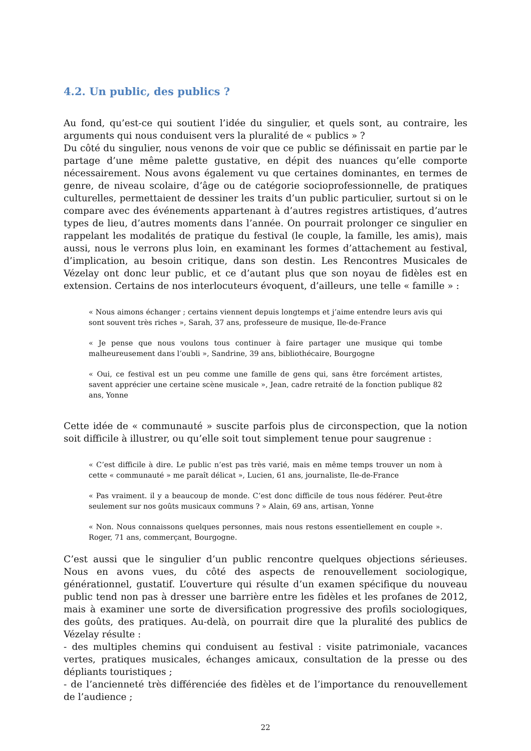4.2. Un public, des publics ?
Au fond, qu’est-ce qui soutient l’idée du singulier, et quels sont, au contraire, les arguments qui nous conduisent vers la pluralité de « publics » ?
Du côté du singulier, nous venons de voir que ce public se définissait en partie par le partage d’une même palette gustative, en dépit des nuances qu’elle comporte nécessairement. Nous avons également vu que certaines dominantes, en termes de genre, de niveau scolaire, d’âge ou de catégorie socioprofessionnelle, de pratiques culturelles, permettaient de dessiner les traits d’un public particulier, surtout si on le compare avec des événements appartenant à d’autres registres artistiques, d’autres types de lieu, d’autres moments dans l’année. On pourrait prolonger ce singulier en rappelant les modalités de pratique du festival (le couple, la famille, les amis), mais aussi, nous le verrons plus loin, en examinant les formes d’attachement au festival, d’implication, au besoin critique, dans son destin. Les Rencontres Musicales de Vézelay ont donc leur public, et ce d’autant plus que son noyau de fidèles est en extension. Certains de nos interlocuteurs évoquent, d’ailleurs, une telle « famille » :
« Nous aimons échanger ; certains viennent depuis longtemps et j’aime entendre leurs avis qui sont souvent très riches », Sarah, 37 ans, professeure de musique, Ile-de-France
« Je pense que nous voulons tous continuer à faire partager une musique qui tombe malheureusement dans l’oubli », Sandrine, 39 ans, bibliothécaire, Bourgogne
« Oui, ce festival est un peu comme une famille de gens qui, sans être forcément artistes, savent apprécier une certaine scène musicale », Jean, cadre retraité de la fonction publique 82 ans, Yonne
Cette idée de « communauté » suscite parfois plus de circonspection, que la notion soit difficile à illustrer, ou qu’elle soit tout simplement tenue pour saugrenue :
« C’est difficile à dire. Le public n’est pas très varié, mais en même temps trouver un nom à cette « communauté » me paraît délicat », Lucien, 61 ans, journaliste, Ile-de-France
« Pas vraiment. il y a beaucoup de monde. C’est donc difficile de tous nous fédérer. Peut-être seulement sur nos goûts musicaux communs ? » Alain, 69 ans, artisan, Yonne
« Non. Nous connaissons quelques personnes, mais nous restons essentiellement en couple ». Roger, 71 ans, commerçant, Bourgogne.
C’est aussi que le singulier d’un public rencontre quelques objections sérieuses. Nous en avons vues, du côté des aspects de renouvellement sociologique, générationnel, gustatif. L’ouverture qui résulte d’un examen spécifique du nouveau public tend non pas à dresser une barrière entre les fidèles et les profanes de 2012, mais à examiner une sorte de diversification progressive des profils sociologiques, des goûts, des pratiques. Au-delà, on pourrait dire que la pluralité des publics de Vézelay résulte :
- des multiples chemins qui conduisent au festival : visite patrimoniale, vacances vertes, pratiques musicales, échanges amicaux, consultation de la presse ou des dépliants touristiques ;
- de l’ancienneté très différenciée des fidèles et de l’importance du renouvellement de l’audience ;
22